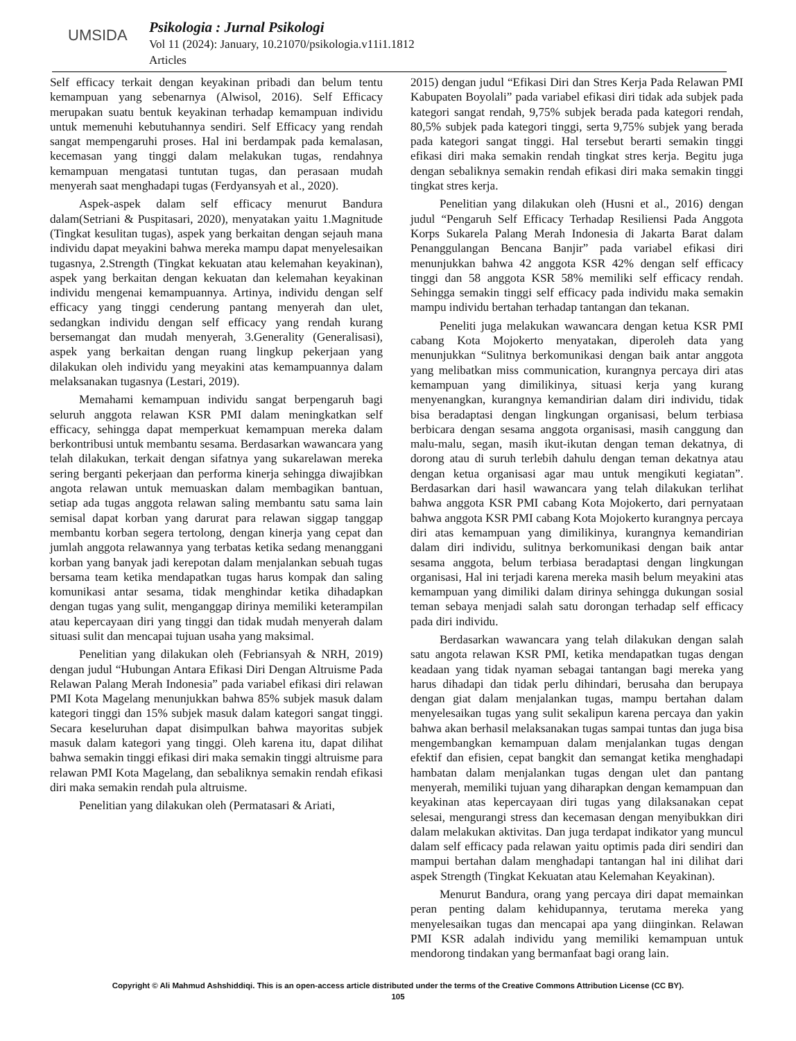UMSIDA
Psikologia : Jurnal Psikologi
Vol 11 (2024): January, 10.21070/psikologia.v11i1.1812
Articles
Self efficacy terkait dengan keyakinan pribadi dan belum tentu kemampuan yang sebenarnya (Alwisol, 2016). Self Efficacy merupakan suatu bentuk keyakinan terhadap kemampuan individu untuk memenuhi kebutuhannya sendiri. Self Efficacy yang rendah sangat mempengaruhi proses. Hal ini berdampak pada kemalasan, kecemasan yang tinggi dalam melakukan tugas, rendahnya kemampuan mengatasi tuntutan tugas, dan perasaan mudah menyerah saat menghadapi tugas (Ferdyansyah et al., 2020).
Aspek-aspek dalam self efficacy menurut Bandura dalam(Setriani & Puspitasari, 2020), menyatakan yaitu 1.Magnitude (Tingkat kesulitan tugas), aspek yang berkaitan dengan sejauh mana individu dapat meyakini bahwa mereka mampu dapat menyelesaikan tugasnya, 2.Strength (Tingkat kekuatan atau kelemahan keyakinan), aspek yang berkaitan dengan kekuatan dan kelemahan keyakinan individu mengenai kemampuannya. Artinya, individu dengan self efficacy yang tinggi cenderung pantang menyerah dan ulet, sedangkan individu dengan self efficacy yang rendah kurang bersemangat dan mudah menyerah, 3.Generality (Generalisasi), aspek yang berkaitan dengan ruang lingkup pekerjaan yang dilakukan oleh individu yang meyakini atas kemampuannya dalam melaksanakan tugasnya (Lestari, 2019).
Memahami kemampuan individu sangat berpengaruh bagi seluruh anggota relawan KSR PMI dalam meningkatkan self efficacy, sehingga dapat memperkuat kemampuan mereka dalam berkontribusi untuk membantu sesama. Berdasarkan wawancara yang telah dilakukan, terkait dengan sifatnya yang sukarelawan mereka sering berganti pekerjaan dan performa kinerja sehingga diwajibkan angota relawan untuk memuaskan dalam membagikan bantuan, setiap ada tugas anggota relawan saling membantu satu sama lain semisal dapat korban yang darurat para relawan siggap tanggap membantu korban segera tertolong, dengan kinerja yang cepat dan jumlah anggota relawannya yang terbatas ketika sedang menanggani korban yang banyak jadi kerepotan dalam menjalankan sebuah tugas bersama team ketika mendapatkan tugas harus kompak dan saling komunikasi antar sesama, tidak menghindar ketika dihadapkan dengan tugas yang sulit, menganggap dirinya memiliki keterampilan atau kepercayaan diri yang tinggi dan tidak mudah menyerah dalam situasi sulit dan mencapai tujuan usaha yang maksimal.
Penelitian yang dilakukan oleh (Febriansyah & NRH, 2019) dengan judul “Hubungan Antara Efikasi Diri Dengan Altruisme Pada Relawan Palang Merah Indonesia” pada variabel efikasi diri relawan PMI Kota Magelang menunjukkan bahwa 85% subjek masuk dalam kategori tinggi dan 15% subjek masuk dalam kategori sangat tinggi. Secara keseluruhan dapat disimpulkan bahwa mayoritas subjek masuk dalam kategori yang tinggi. Oleh karena itu, dapat dilihat bahwa semakin tinggi efikasi diri maka semakin tinggi altruisme para relawan PMI Kota Magelang, dan sebaliknya semakin rendah efikasi diri maka semakin rendah pula altruisme.
Penelitian yang dilakukan oleh (Permatasari & Ariati,
2015) dengan judul “Efikasi Diri dan Stres Kerja Pada Relawan PMI Kabupaten Boyolali” pada variabel efikasi diri tidak ada subjek pada kategori sangat rendah, 9,75% subjek berada pada kategori rendah, 80,5% subjek pada kategori tinggi, serta 9,75% subjek yang berada pada kategori sangat tinggi. Hal tersebut berarti semakin tinggi efikasi diri maka semakin rendah tingkat stres kerja. Begitu juga dengan sebaliknya semakin rendah efikasi diri maka semakin tinggi tingkat stres kerja.
Penelitian yang dilakukan oleh (Husni et al., 2016) dengan judul “Pengaruh Self Efficacy Terhadap Resiliensi Pada Anggota Korps Sukarela Palang Merah Indonesia di Jakarta Barat dalam Penanggulangan Bencana Banjir” pada variabel efikasi diri menunjukkan bahwa 42 anggota KSR 42% dengan self efficacy tinggi dan 58 anggota KSR 58% memiliki self efficacy rendah. Sehingga semakin tinggi self efficacy pada individu maka semakin mampu individu bertahan terhadap tantangan dan tekanan.
Peneliti juga melakukan wawancara dengan ketua KSR PMI cabang Kota Mojokerto menyatakan, diperoleh data yang menunjukkan “Sulitnya berkomunikasi dengan baik antar anggota yang melibatkan miss communication, kurangnya percaya diri atas kemampuan yang dimilikinya, situasi kerja yang kurang menyenangkan, kurangnya kemandirian dalam diri individu, tidak bisa beradaptasi dengan lingkungan organisasi, belum terbiasa berbicara dengan sesama anggota organisasi, masih canggung dan malu-malu, segan, masih ikut-ikutan dengan teman dekatnya, di dorong atau di suruh terlebih dahulu dengan teman dekatnya atau dengan ketua organisasi agar mau untuk mengikuti kegiatan”. Berdasarkan dari hasil wawancara yang telah dilakukan terlihat bahwa anggota KSR PMI cabang Kota Mojokerto, dari pernyataan bahwa anggota KSR PMI cabang Kota Mojokerto kurangnya percaya diri atas kemampuan yang dimilikinya, kurangnya kemandirian dalam diri individu, sulitnya berkomunikasi dengan baik antar sesama anggota, belum terbiasa beradaptasi dengan lingkungan organisasi, Hal ini terjadi karena mereka masih belum meyakini atas kemampuan yang dimiliki dalam dirinya sehingga dukungan sosial teman sebaya menjadi salah satu dorongan terhadap self efficacy pada diri individu.
Berdasarkan wawancara yang telah dilakukan dengan salah satu angota relawan KSR PMI, ketika mendapatkan tugas dengan keadaan yang tidak nyaman sebagai tantangan bagi mereka yang harus dihadapi dan tidak perlu dihindari, berusaha dan berupaya dengan giat dalam menjalankan tugas, mampu bertahan dalam menyelesaikan tugas yang sulit sekalipun karena percaya dan yakin bahwa akan berhasil melaksanakan tugas sampai tuntas dan juga bisa mengembangkan kemampuan dalam menjalankan tugas dengan efektif dan efisien, cepat bangkit dan semangat ketika menghadapi hambatan dalam menjalankan tugas dengan ulet dan pantang menyerah, memiliki tujuan yang diharapkan dengan kemampuan dan keyakinan atas kepercayaan diri tugas yang dilaksanakan cepat selesai, mengurangi stress dan kecemasan dengan menyibukkan diri dalam melakukan aktivitas. Dan juga terdapat indikator yang muncul dalam self efficacy pada relawan yaitu optimis pada diri sendiri dan mampui bertahan dalam menghadapi tantangan hal ini dilihat dari aspek Strength (Tingkat Kekuatan atau Kelemahan Keyakinan).
Menurut Bandura, orang yang percaya diri dapat memainkan peran penting dalam kehidupannya, terutama mereka yang menyelesaikan tugas dan mencapai apa yang diinginkan. Relawan PMI KSR adalah individu yang memiliki kemampuan untuk mendorong tindakan yang bermanfaat bagi orang lain.
Copyright © Ali Mahmud Ashshiddiqi. This is an open-access article distributed under the terms of the Creative Commons Attribution License (CC BY).
105